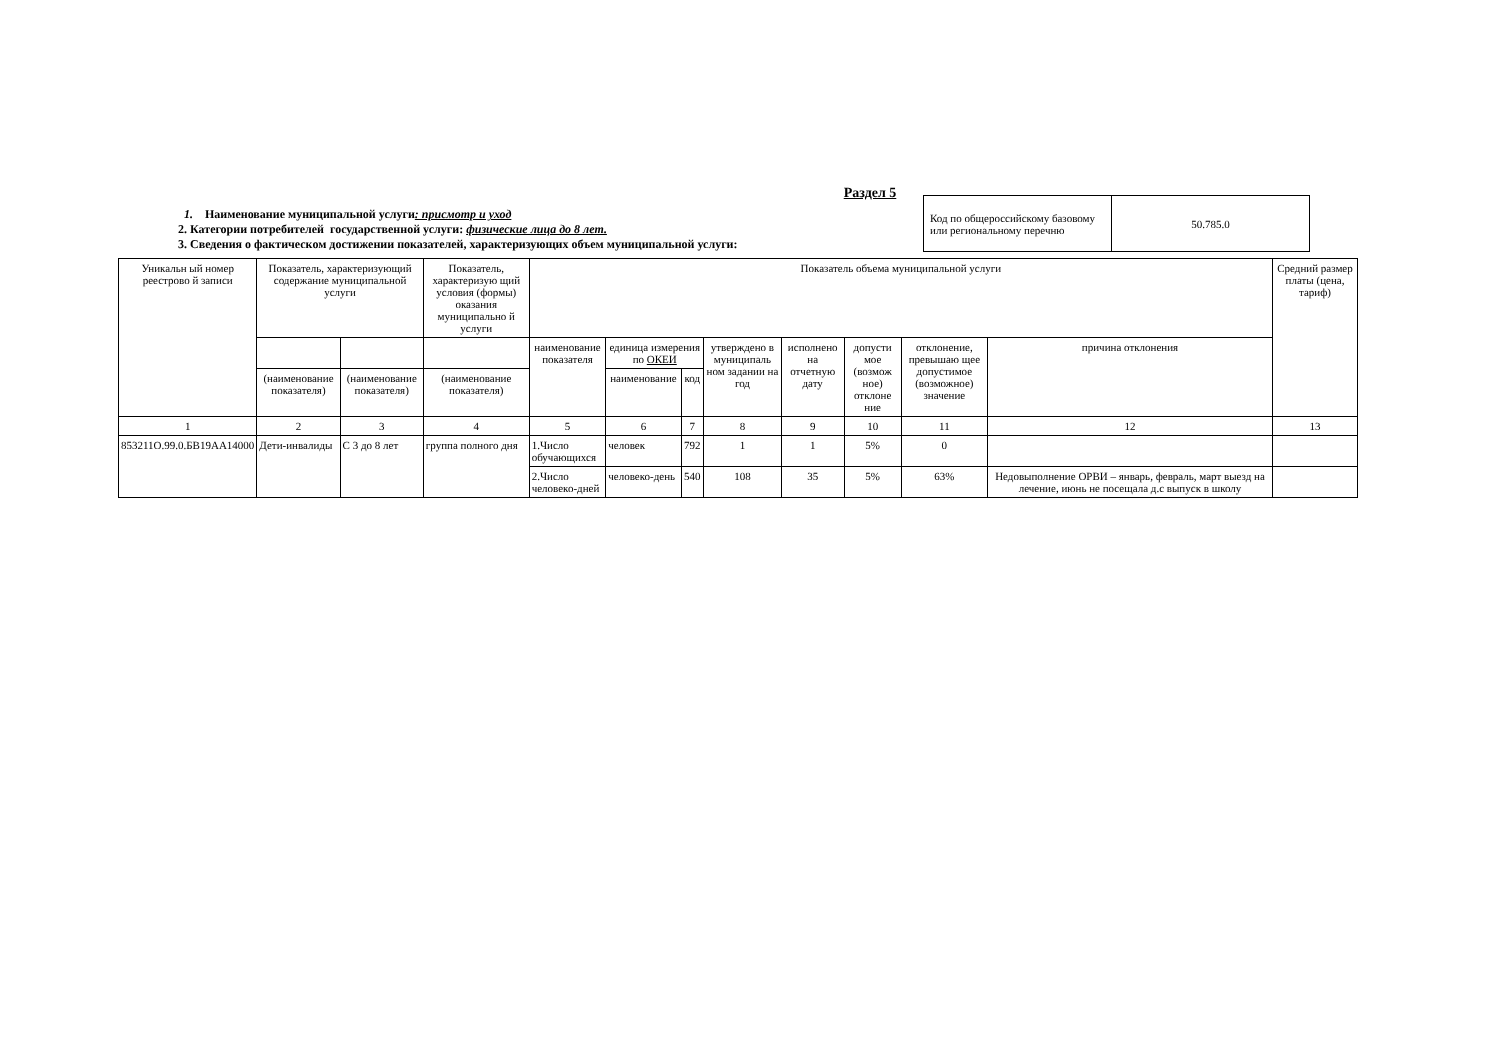Раздел 5
1. Наименование муниципальной услуги: присмотр и уход
2. Категории потребителей государственной услуги: физические лица до 8 лет.
3. Сведения о фактическом достижении показателей, характеризующих объем муниципальной услуги:
| Код по общероссийскому базовому или региональному перечню | 50.785.0 |
| Уникальн ый номер реестрово й записи | Показатель, характеризующий содержание муниципальной услуги | | Показатель, характеризую щий условия (формы) оказания муниципально й услуги | Показатель объема муниципальной услуги | | | | | | | | Средний размер платы (цена, тариф) |
| --- | --- | --- | --- | --- | --- | --- | --- | --- | --- | --- | --- | --- |
| | | | | наименование показателя | единица измерения по ОКЕИ | | утверждено в муниципаль ном задании на год | исполнено на отчетную дату | допусти мое (возмож ное) отклоне ние | отклонение, превышаю щее допустимое (возможное) значение | причина отклонения | |
| | (наименование показателя) | (наименование показателя) | (наименование показателя) | | наименование | код | | | | | | |
| 1 | 2 | 3 | 4 | 5 | 6 | 7 | 8 | 9 | 10 | 11 | 12 | 13 |
| 853211О.99.0.БВ19АА14000 | Дети-инвалиды | С 3 до 8 лет | группа полного дня | 1.Число обучающихся | человек | 792 | 1 | 1 | 5% | 0 | | |
| | | | | 2.Число человеко-дней | человеко-день | 540 | 108 | 35 | 5% | 63% | Недовыполнение ОРВИ – январь, февраль, март выезд на лечение, июнь не посещала д.с выпуск в школу | |